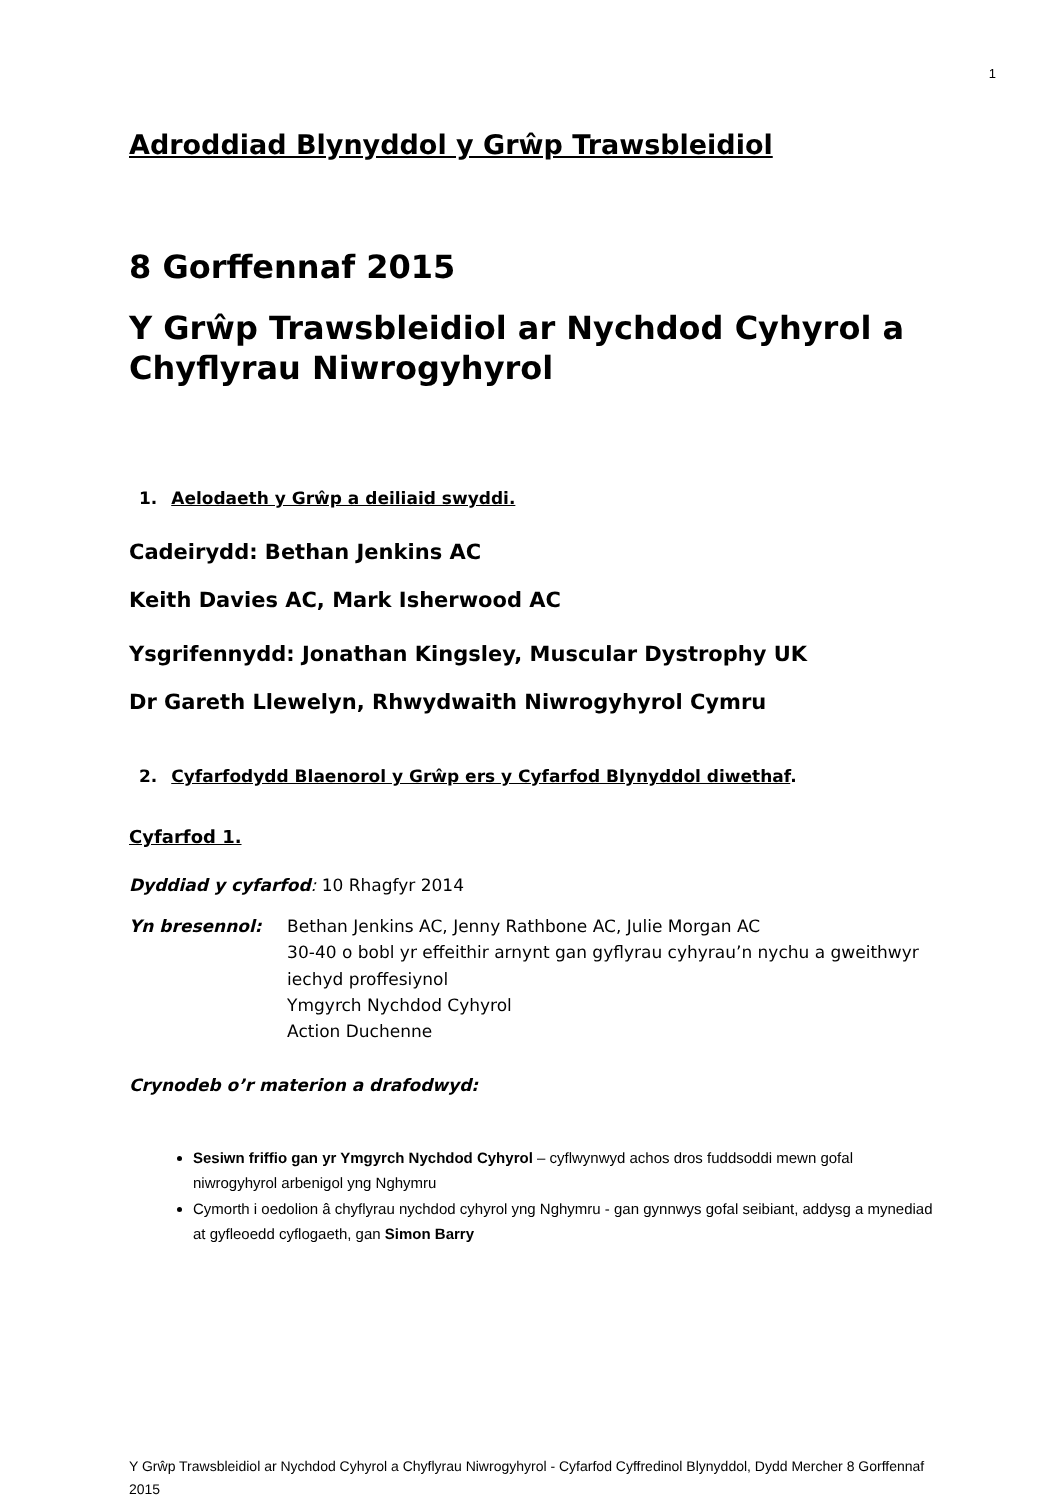1
Adroddiad Blynyddol y Grŵp Trawsbleidiol
8 Gorffennaf 2015
Y Grŵp Trawsbleidiol ar Nychdod Cyhyrol a Chyflyrau Niwrogyhyrol
1. Aelodaeth y Grŵp a deiliaid swyddi.
Cadeirydd: Bethan Jenkins AC
Keith Davies AC, Mark Isherwood AC
Ysgrifennydd: Jonathan Kingsley, Muscular Dystrophy UK
Dr Gareth Llewelyn, Rhwydwaith Niwrogyhyrol Cymru
2. Cyfarfodydd Blaenorol y Grŵp ers y Cyfarfod Blynyddol diwethaf.
Cyfarfod 1.
Dyddiad y cyfarfod: 10 Rhagfyr 2014
Yn bresennol: Bethan Jenkins AC, Jenny Rathbone AC, Julie Morgan AC
30-40 o bobl yr effeithir arnynt gan gyflyrau cyhyrau’n nychu a gweithwyr iechyd proffesiynol
Ymgyrch Nychdod Cyhyrol
Action Duchenne
Crynodeb o’r materion a drafodwyd:
Sesiwn friffio gan yr Ymgyrch Nychdod Cyhyrol – cyflwynwyd achos dros fuddsoddi mewn gofal niwrogyhyrol arbenigol yng Nghymru
Cymorth i oedolion â chyflyrau nychdod cyhyrol yng Nghymru - gan gynnwys gofal seibiant, addysg a mynediad at gyfleoedd cyflogaeth, gan Simon Barry
Y Grŵp Trawsbleidiol ar Nychdod Cyhyrol a Chyflyrau Niwrogyhyrol - Cyfarfod Cyffredinol Blynyddol, Dydd Mercher 8 Gorffennaf 2015